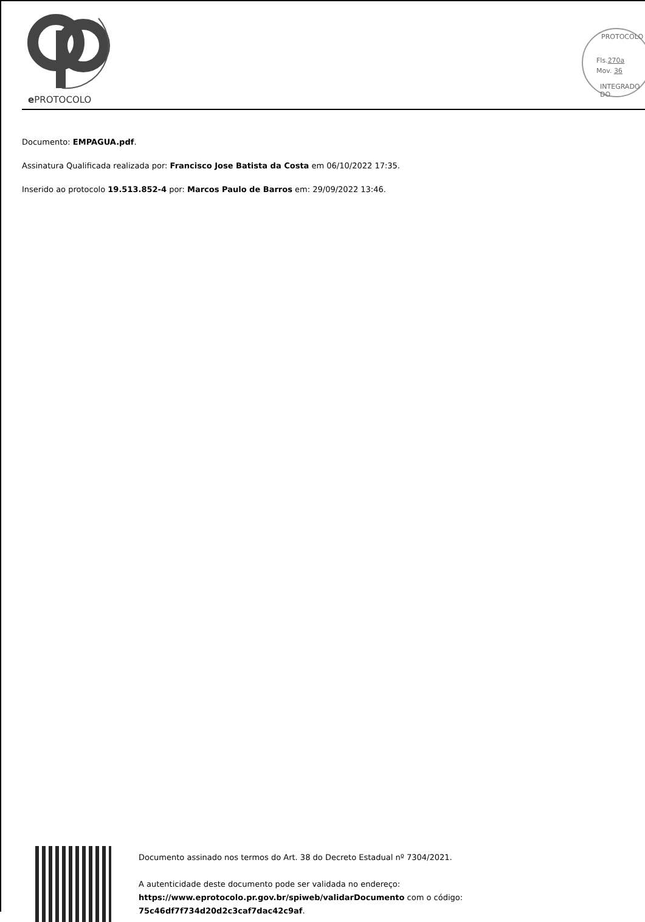e PROTOCOLO
PROTOCOLO
Fls.270a
Mov. 36
INTEGRADO DO
Documento: EMPAGUA.pdf.
Assinatura Qualificada realizada por: Francisco Jose Batista da Costa em 06/10/2022 17:35.
Inserido ao protocolo 19.513.852-4 por: Marcos Paulo de Barros em: 29/09/2022 13:46.
Documento assinado nos termos do Art. 38 do Decreto Estadual nº 7304/2021.
A autenticidade deste documento pode ser validada no endereço:
https://www.eprotocolo.pr.gov.br/spiweb/validarDocumento com o código:
75c46df7f734d20d2c3caf7dac42c9af.